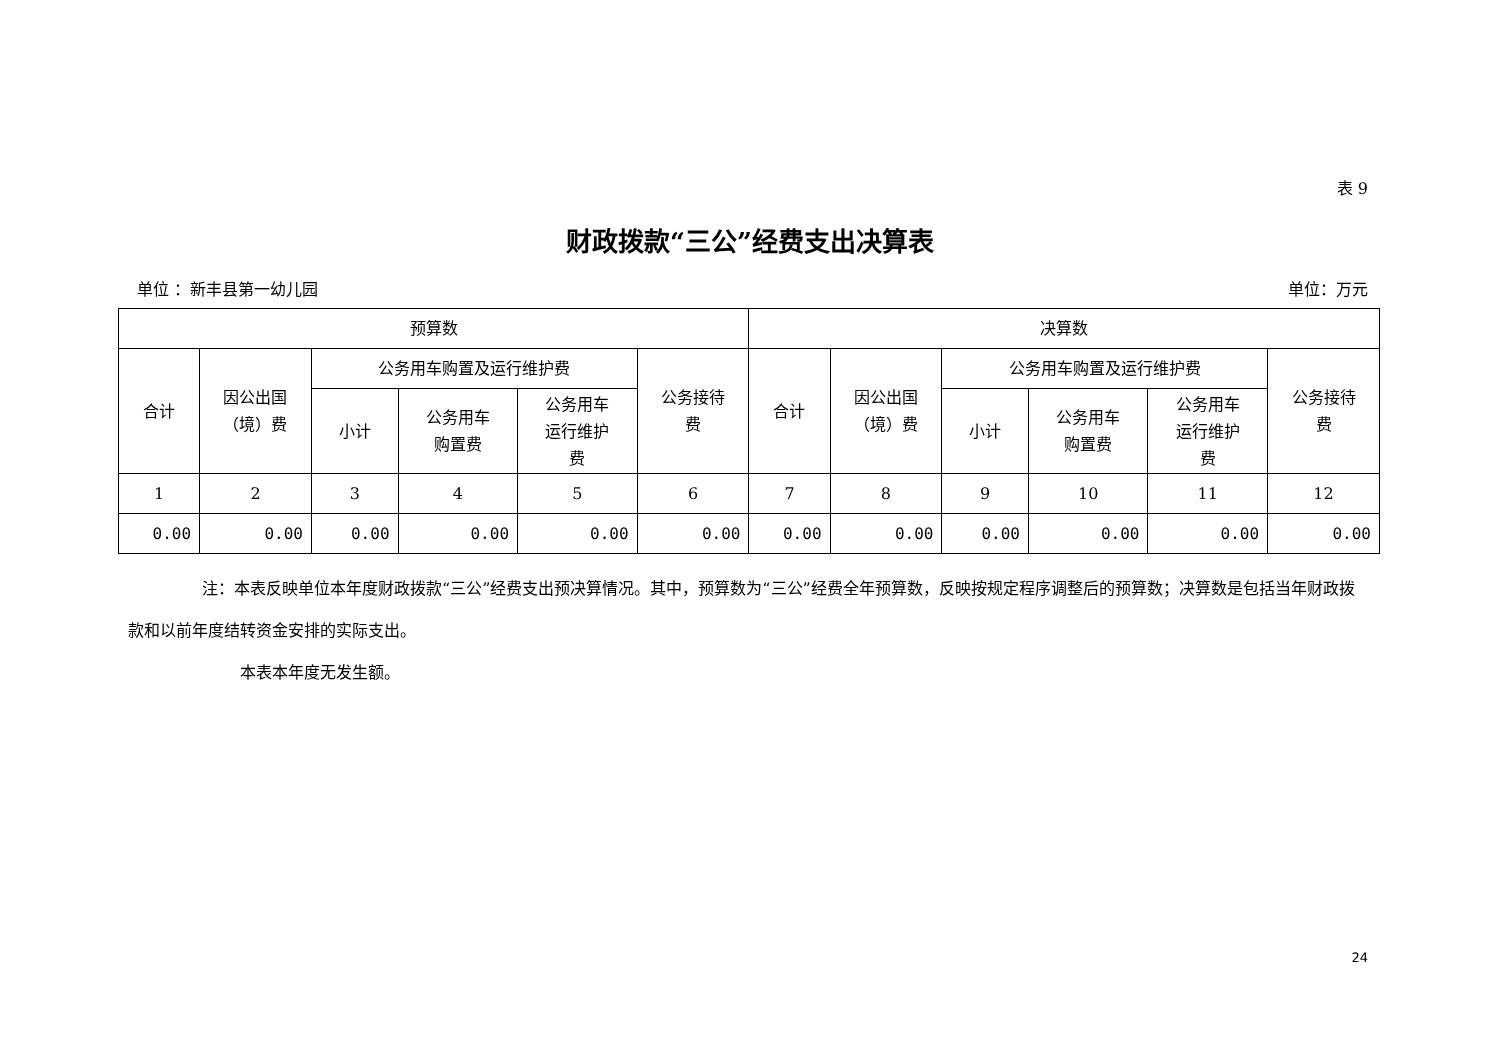表 9
财政拨款“三公”经费支出决算表
单位 ：新丰县第一幼儿园 单位：万元
| 预算数 | | | | | | 决算数 | | | | | |
| --- | --- | --- | --- | --- | --- | --- | --- | --- | --- | --- | --- |
| 合计 | 因公出国 （境）费 | 公务用车购置及运行维护费 | | | 公务接待 费 | 合计 | 因公出国 （境）费 | 公务用车购置及运行维护费 | | | 公务接待 费 |
| | | 小计 | 公务用车 购置费 | 公务用车 运行维护 费 | | | | 小计 | 公务用车 购置费 | 公务用车 运行维护 费 | |
| 1 | 2 | 3 | 4 | 5 | 6 | 7 | 8 | 9 | 10 | 11 | 12 |
| 0.00 | 0.00 | 0.00 | 0.00 | 0.00 | 0.00 | 0.00 | 0.00 | 0.00 | 0.00 | 0.00 | 0.00 |
注：本表反映单位本年度财政拨款“三公”经费支出预决算情况。其中，预算数为“三公”经费全年预算数，反映按规定程序调整后的预算数；决算数是包括当年财政拨款和以前年度结转资金安排的实际支出。
本表本年度无发生额。
24